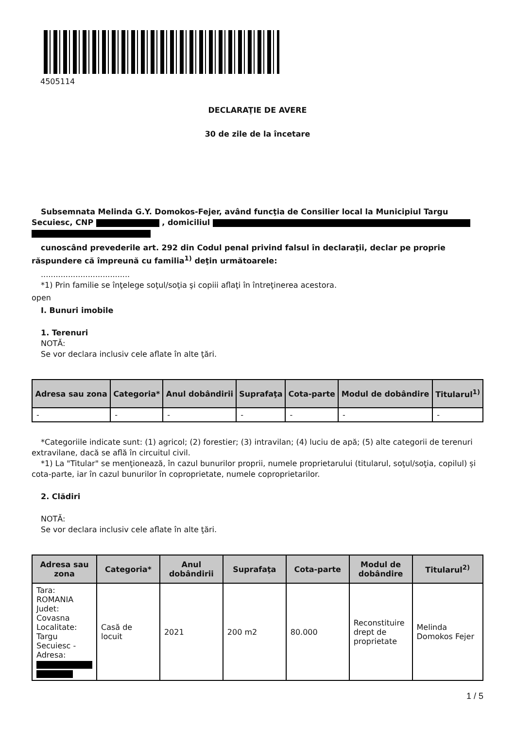4505114
DECLARAŢIE DE AVERE
30 de zile de la încetare
Subsemnata Melinda G.Y. Domokos-Fejer, având funcţia de Consilier local la Municipiul Targu Secuiesc, CNP , domiciliul
cunoscând prevederile art. 292 din Codul penal privind falsul în declaraţii, declar pe proprie răspundere că împreună cu familia<sup>1)</sup> deţin următoarele:
....................................
*1) Prin familie se înţelege soţul/soţia şi copiii aflaţi în întreţinerea acestora.
open
I. Bunuri imobile
1. Terenuri
NOTĂ:
Se vor declara inclusiv cele aflate în alte ţări.
| Adresa sau zona | Categoria* | Anul dobândirii | Suprafaţa | Cota-parte | Modul de dobândire | Titularul<sup>1)</sup> |
| --- | --- | --- | --- | --- | --- | --- |
| - | - | - | - | - | - | - |
*Categoriile indicate sunt: (1) agricol; (2) forestier; (3) intravilan; (4) luciu de apă; (5) alte categorii de terenuri extravilane, dacă se află în circuitul civil.
*1) La "Titular" se menţionează, în cazul bunurilor proprii, numele proprietarului (titularul, soţul/soţia, copilul) și cota-parte, iar în cazul bunurilor în coproprietate, numele coproprietarilor.
2. Clădiri
NOTĂ:
Se vor declara inclusiv cele aflate în alte ţări.
| Adresa sau zona | Categoria* | Anul dobândirii | Suprafaţa | Cota-parte | Modul de dobândire | Titularul<sup>2)</sup> |
| --- | --- | --- | --- | --- | --- | --- |
| Tara: ROMANIA Judet: Covasna Localitate: Targu Secuiesc - Adresa: | Casă de locuit | 2021 | 200 m2 | 80.000 | Reconstituire drept de proprietate | Melinda Domokos Fejer |
1 / 5